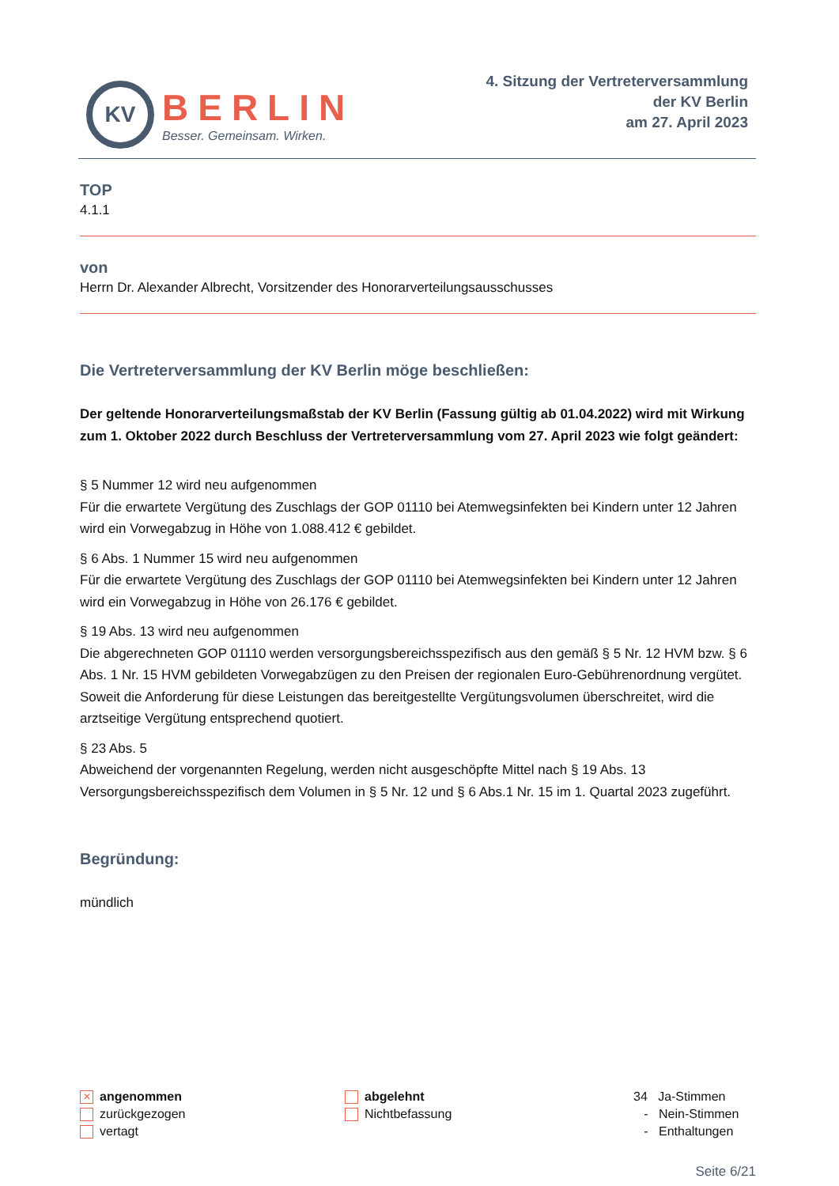KV
BERLIN
Besser. Gemeinsam. Wirken.
4. Sitzung der Vertreterversammlung
der KV Berlin
am 27. April 2023
TOP
4.1.1
von
Herrn Dr. Alexander Albrecht, Vorsitzender des Honorarverteilungsausschusses
Die Vertreterversammlung der KV Berlin möge beschließen:
Der geltende Honorarverteilungsmaßstab der KV Berlin (Fassung gültig ab 01.04.2022) wird mit Wirkung zum 1. Oktober 2022 durch Beschluss der Vertreterversammlung vom 27. April 2023 wie folgt geändert:
§ 5 Nummer 12 wird neu aufgenommen
Für die erwartete Vergütung des Zuschlags der GOP 01110 bei Atemwegsinfekten bei Kindern unter 12 Jahren wird ein Vorwegabzug in Höhe von 1.088.412 € gebildet.
§ 6 Abs. 1 Nummer 15 wird neu aufgenommen
Für die erwartete Vergütung des Zuschlags der GOP 01110 bei Atemwegsinfekten bei Kindern unter 12 Jahren wird ein Vorwegabzug in Höhe von 26.176 € gebildet.
§ 19 Abs. 13 wird neu aufgenommen
Die abgerechneten GOP 01110 werden versorgungsbereichsspezifisch aus den gemäß § 5 Nr. 12 HVM bzw. § 6 Abs. 1 Nr. 15 HVM gebildeten Vorwegabzügen zu den Preisen der regionalen Euro-Gebührenordnung vergütet. Soweit die Anforderung für diese Leistungen das bereitgestellte Vergütungsvolumen überschreitet, wird die arztseitige Vergütung entsprechend quotiert.
§ 23 Abs. 5
Abweichend der vorgenannten Regelung, werden nicht ausgeschöpfte Mittel nach § 19 Abs. 13 Versorgungsbereichsspezifisch dem Volumen in § 5 Nr. 12 und § 6 Abs.1 Nr. 15 im 1. Quartal 2023 zugeführt.
Begründung:
mündlich
✕ angenommen
zurückgezogen
vertagt
abgelehnt
Nichtbefassung
34 Ja-Stimmen
- Nein-Stimmen
- Enthaltungen
Seite 6/21